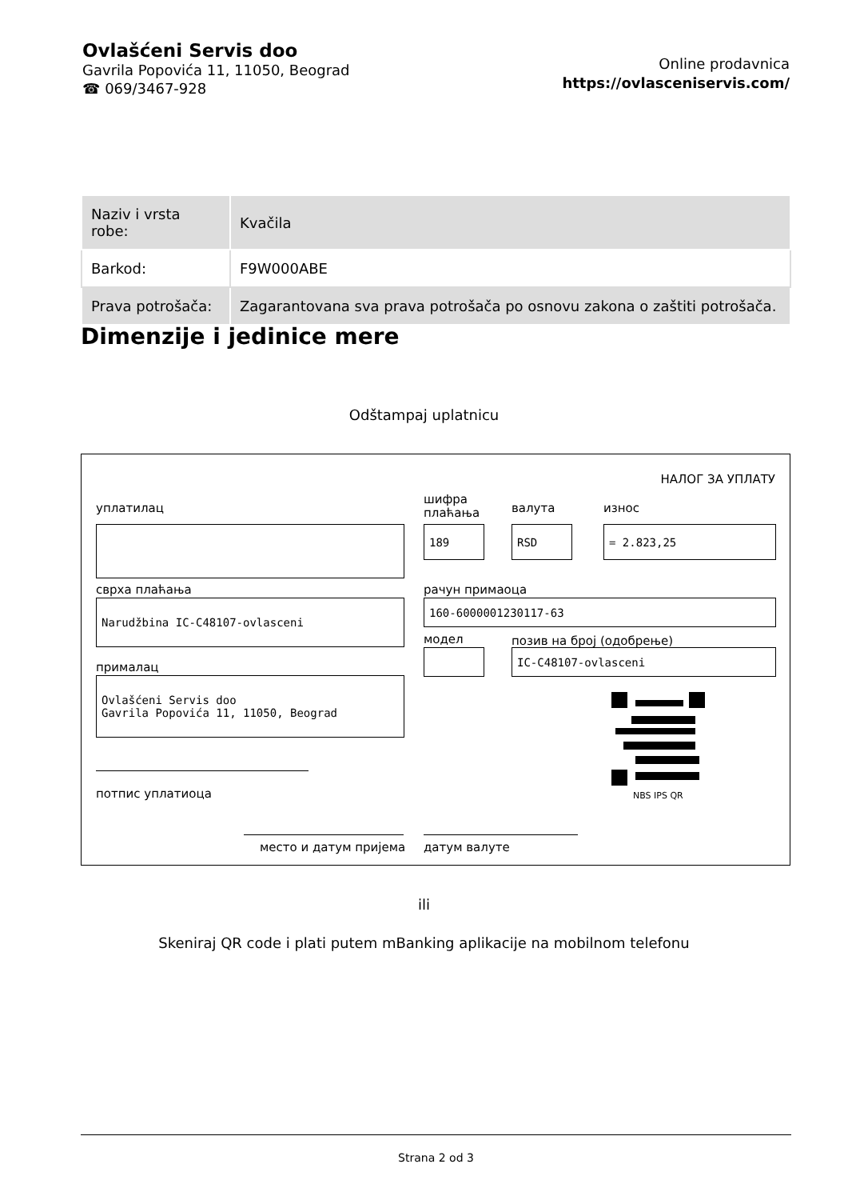Ovlašćeni Servis doo
Gavrila Popovića 11, 11050, Beograd
☎ 069/3467-928
Online prodavnica
https://ovlasceniservis.com/
| Naziv i vrsta robe: | Kvačila |
| Barkod: | F9W000ABE |
| Prava potrošača: | Zagarantovana sva prava potrošača po osnovu zakona o zaštiti potrošača. |
Dimenzije i jedinice mere
Odštampaj uplatnicu
НАЛОГ ЗА УПЛАТУ
уплатилац
шифра
плаћања
валута износ
189 RSD = 2.823,25
сврха плаћања рачун примаоца
Narudžbina IC-C48107-ovlasceni 160-6000001230117-63
модел позив на број (одобрење)
IC-C48107-ovlasceni
прималац
Ovlašćeni Servis doo
Gavrila Popovića 11, 11050, Beograd
NBS IPS QR
потпис уплатиоца
место и датум пријема датум валуте
ili
Skeniraj QR code i plati putem mBanking aplikacije na mobilnom telefonu
Strana 2 od 3